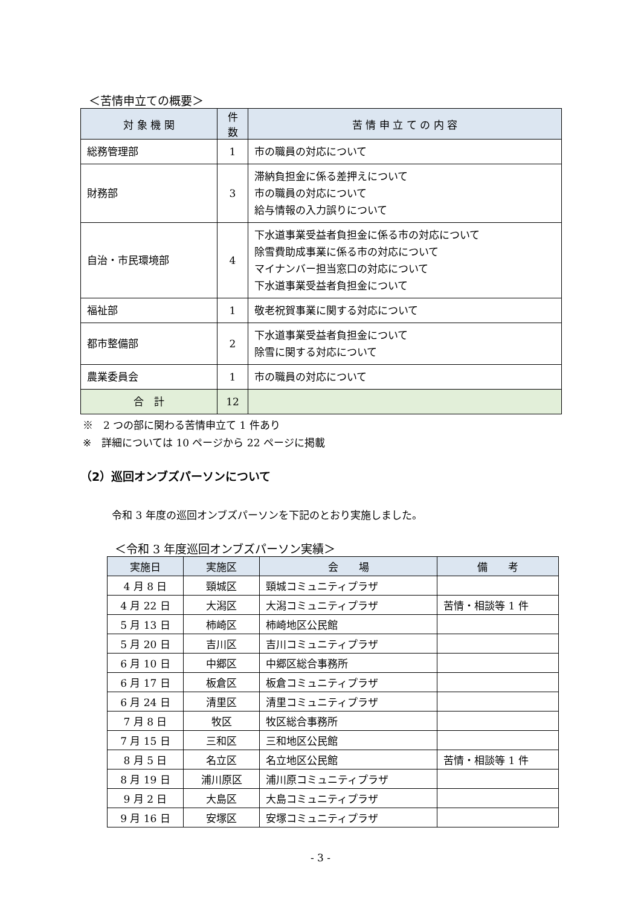＜苦情申立ての概要＞
| 対 象 機 関 | 件数 | 苦 情 申 立 て の 内 容 |
| --- | --- | --- |
| 総務管理部 | 1 | 市の職員の対応について |
| 財務部 | 3 | 滞納負担金に係る差押えについて 市の職員の対応について 給与情報の入力誤りについて |
| 自治・市民環境部 | 4 | 下水道事業受益者負担金に係る市の対応について 除雪費助成事業に係る市の対応について マイナンバー担当窓口の対応について 下水道事業受益者負担金について |
| 福祉部 | 1 | 敬老祝賀事業に関する対応について |
| 都市整備部 | 2 | 下水道事業受益者負担金について 除雪に関する対応について |
| 農業委員会 | 1 | 市の職員の対応について |
| 合 計 | 12 | |
※　2 つの部に関わる苦情申立て 1 件あり
※　詳細については 10 ページから 22 ページに掲載
（2）巡回オンブズパーソンについて
令和 3 年度の巡回オンブズパーソンを下記のとおり実施しました。
＜令和 3 年度巡回オンブズパーソン実績＞
| 実施日 | 実施区 | 会 場 | 備 考 |
| --- | --- | --- | --- |
| 4 月 8 日 | 頸城区 | 頸城コミュニティプラザ | |
| 4 月 22 日 | 大潟区 | 大潟コミュニティプラザ | 苦情・相談等 1 件 |
| 5 月 13 日 | 柿崎区 | 柿崎地区公民館 | |
| 5 月 20 日 | 吉川区 | 吉川コミュニティプラザ | |
| 6 月 10 日 | 中郷区 | 中郷区総合事務所 | |
| 6 月 17 日 | 板倉区 | 板倉コミュニティプラザ | |
| 6 月 24 日 | 清里区 | 清里コミュニティプラザ | |
| 7 月 8 日 | 牧区 | 牧区総合事務所 | |
| 7 月 15 日 | 三和区 | 三和地区公民館 | |
| 8 月 5 日 | 名立区 | 名立地区公民館 | 苦情・相談等 1 件 |
| 8 月 19 日 | 浦川原区 | 浦川原コミュニティプラザ | |
| 9 月 2 日 | 大島区 | 大島コミュニティプラザ | |
| 9 月 16 日 | 安塚区 | 安塚コミュニティプラザ | |
- 3 -